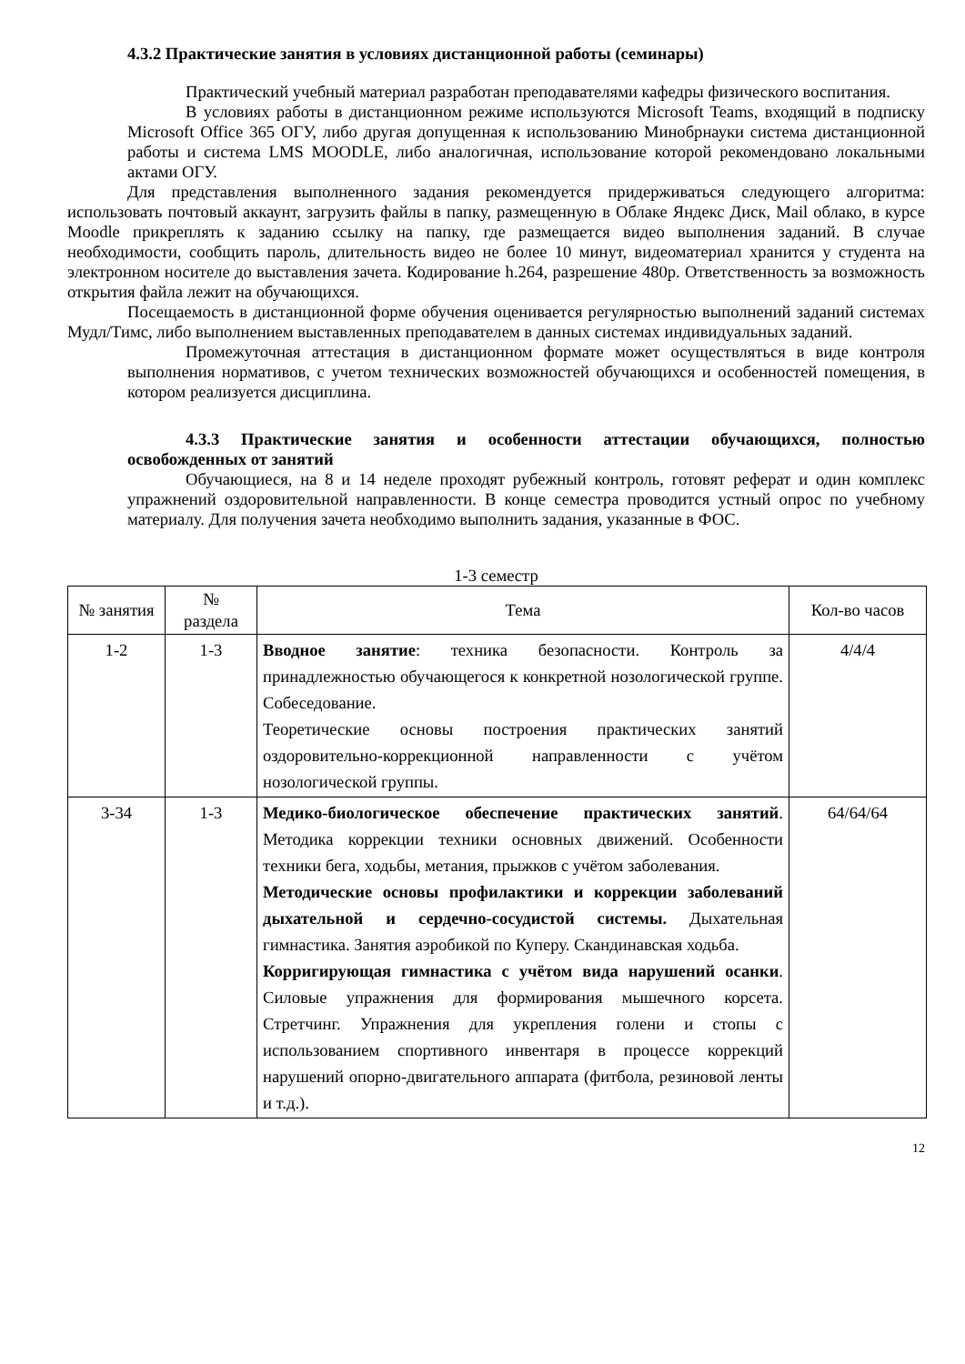4.3.2 Практические занятия в условиях дистанционной работы (семинары)
Практический учебный материал разработан преподавателями кафедры физического воспитания.
В условиях работы в дистанционном режиме используются Microsoft Teams, входящий в подписку Microsoft Office 365 ОГУ, либо другая допущенная к использованию Минобрнауки система дистанционной работы и система LMS MOODLE, либо аналогичная, использование которой рекомендовано локальными актами ОГУ.
Для представления выполненного задания рекомендуется придерживаться следующего алгоритма: использовать почтовый аккаунт, загрузить файлы в папку, размещенную в Облаке Яндекс Диск, Mail облако, в курсе Moodle прикреплять к заданию ссылку на папку, где размещается видео выполнения заданий. В случае необходимости, сообщить пароль, длительность видео не более 10 минут, видеоматериал хранится у студента на электронном носителе до выставления зачета. Кодирование h.264, разрешение 480р. Ответственность за возможность открытия файла лежит на обучающихся.
Посещаемость в дистанционной форме обучения оценивается регулярностью выполнений заданий системах Мудл/Тимс, либо выполнением выставленных преподавателем в данных системах индивидуальных заданий.
Промежуточная аттестация в дистанционном формате может осуществляться в виде контроля выполнения нормативов, с учетом технических возможностей обучающихся и особенностей помещения, в котором реализуется дисциплина.
4.3.3 Практические занятия и особенности аттестации обучающихся, полностью освобожденных от занятий
Обучающиеся, на 8 и 14 неделе проходят рубежный контроль, готовят реферат и один комплекс упражнений оздоровительной направленности. В конце семестра проводится устный опрос по учебному материалу. Для получения зачета необходимо выполнить задания, указанные в ФОС.
1-3 семестр
| № занятия | № раздела | Тема | Кол-во часов |
| --- | --- | --- | --- |
| 1-2 | 1-3 | Вводное занятие : техника безопасности. Контроль за принадлежностью обучающегося к конкретной нозологической группе. Собеседование. Теоретические основы построения практических занятий оздоровительно-коррекционной направленности с учётом нозологической группы. | 4/4/4 |
| 3-34 | 1-3 | Медико-биологическое обеспечение практических занятий . Методика коррекции техники основных движений. Особенности техники бега, ходьбы, метания, прыжков с учётом заболевания. Методические основы профилактики и коррекции заболеваний дыхательной и сердечно-сосудистой системы. Дыхательная гимнастика. Занятия аэробикой по Куперу. Скандинавская ходьба. Корригирующая гимнастика с учётом вида нарушений осанки . Силовые упражнения для формирования мышечного корсета. Стретчинг. Упражнения для укрепления голени и стопы с использованием спортивного инвентаря в процессе коррекций нарушений опорно-двигательного аппарата (фитбола, резиновой ленты и т.д.). | 64/64/64 |
12